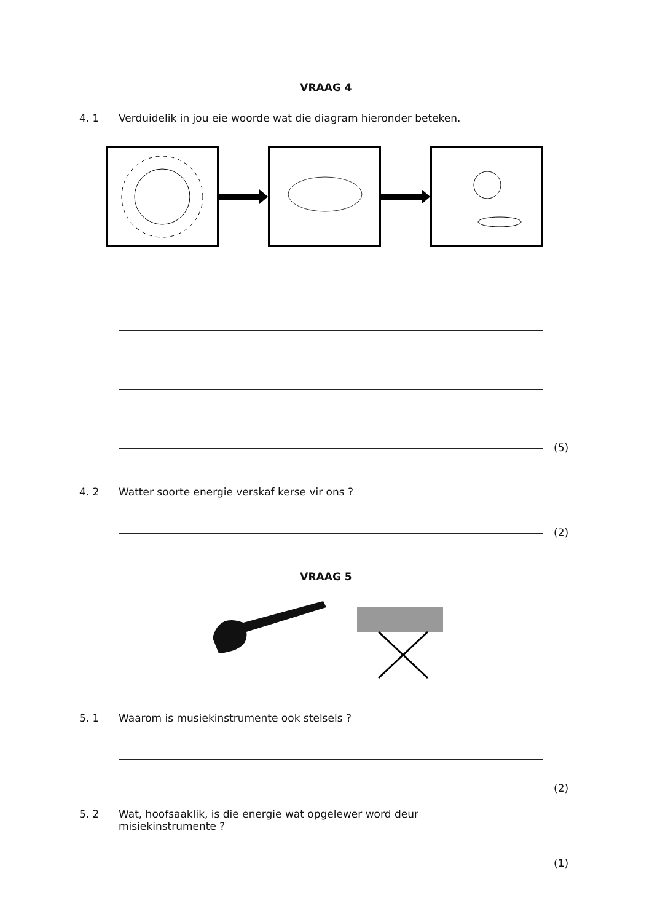VRAAG 4
4. 1 Verduidelik in jou eie woorde wat die diagram hieronder beteken.
(5)
4. 2 Watter soorte energie verskaf kerse vir ons ?
(2)
VRAAG 5
5. 1 Waarom is musiekinstrumente ook stelsels ?
(2)
5. 2 Wat, hoofsaaklik, is die energie wat opgelewer word deur misiekinstrumente ?
(1)